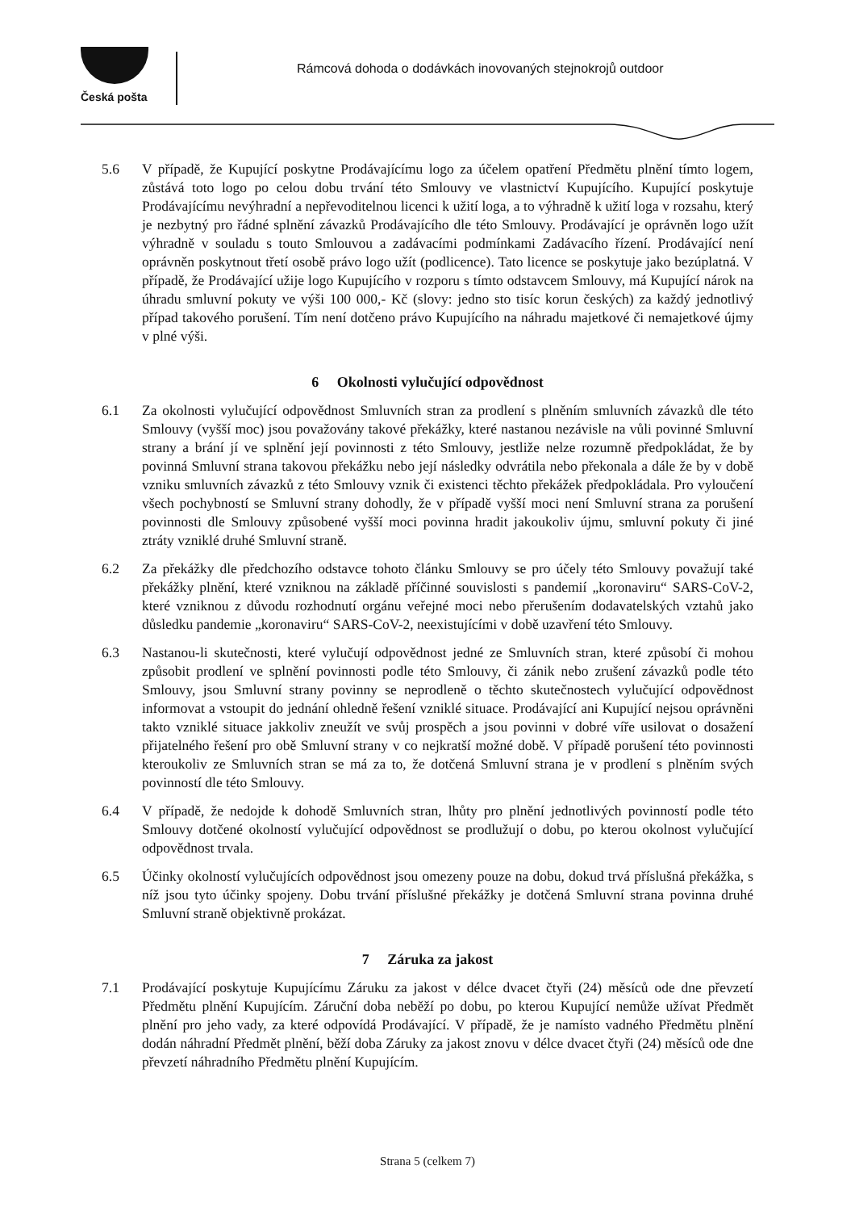Česká pošta
Rámcová dohoda o dodávkách inovovaných stejnokrojů outdoor
5.6 V případě, že Kupující poskytne Prodávajícímu logo za účelem opatření Předmětu plnění tímto logem, zůstává toto logo po celou dobu trvání této Smlouvy ve vlastnictví Kupujícího. Kupující poskytuje Prodávajícímu nevýhradní a nepřevoditelnou licenci k užití loga, a to výhradně k užití loga v rozsahu, který je nezbytný pro řádné splnění závazků Prodávajícího dle této Smlouvy. Prodávající je oprávněn logo užít výhradně v souladu s touto Smlouvou a zadávacími podmínkami Zadávacího řízení. Prodávající není oprávněn poskytnout třetí osobě právo logo užít (podlicence). Tato licence se poskytuje jako bezúplatná. V případě, že Prodávající užije logo Kupujícího v rozporu s tímto odstavcem Smlouvy, má Kupující nárok na úhradu smluvní pokuty ve výši 100 000,- Kč (slovy: jedno sto tisíc korun českých) za každý jednotlivý případ takového porušení. Tím není dotčeno právo Kupujícího na náhradu majetkové či nemajetkové újmy v plné výši.
6 Okolnosti vylučující odpovědnost
6.1 Za okolnosti vylučující odpovědnost Smluvních stran za prodlení s plněním smluvních závazků dle této Smlouvy (vyšší moc) jsou považovány takové překážky, které nastanou nezávisle na vůli povinné Smluvní strany a brání jí ve splnění její povinnosti z této Smlouvy, jestliže nelze rozumně předpokládat, že by povinná Smluvní strana takovou překážku nebo její následky odvrátila nebo překonala a dále že by v době vzniku smluvních závazků z této Smlouvy vznik či existenci těchto překážek předpokládala. Pro vyloučení všech pochybností se Smluvní strany dohodly, že v případě vyšší moci není Smluvní strana za porušení povinnosti dle Smlouvy způsobené vyšší moci povinna hradit jakoukoliv újmu, smluvní pokuty či jiné ztráty vzniklé druhé Smluvní straně.
6.2 Za překážky dle předchozího odstavce tohoto článku Smlouvy se pro účely této Smlouvy považují také překážky plnění, které vzniknou na základě příčinné souvislosti s pandemií „koronaviru“ SARS-CoV-2, které vzniknou z důvodu rozhodnutí orgánu veřejné moci nebo přerušením dodavatelských vztahů jako důsledku pandemie „koronaviru“ SARS-CoV-2, neexistujícími v době uzavření této Smlouvy.
6.3 Nastanou-li skutečnosti, které vylučují odpovědnost jedné ze Smluvních stran, které způsobí či mohou způsobit prodlení ve splnění povinnosti podle této Smlouvy, či zánik nebo zrušení závazků podle této Smlouvy, jsou Smluvní strany povinny se neprodleně o těchto skutečnostech vylučující odpovědnost informovat a vstoupit do jednání ohledně řešení vzniklé situace. Prodávající ani Kupující nejsou oprávněni takto vzniklé situace jakkoliv zneužít ve svůj prospěch a jsou povinni v dobré víře usilovat o dosažení přijatelného řešení pro obě Smluvní strany v co nejkratší možné době. V případě porušení této povinnosti kteroukoliv ze Smluvních stran se má za to, že dotčená Smluvní strana je v prodlení s plněním svých povinností dle této Smlouvy.
6.4 V případě, že nedojde k dohodě Smluvních stran, lhůty pro plnění jednotlivých povinností podle této Smlouvy dotčené okolností vylučující odpovědnost se prodlužují o dobu, po kterou okolnost vylučující odpovědnost trvala.
6.5 Účinky okolností vylučujících odpovědnost jsou omezeny pouze na dobu, dokud trvá příslušná překážka, s níž jsou tyto účinky spojeny. Dobu trvání příslušné překážky je dotčená Smluvní strana povinna druhé Smluvní straně objektivně prokázat.
7 Záruka za jakost
7.1 Prodávající poskytuje Kupujícímu Záruku za jakost v délce dvacet čtyři (24) měsíců ode dne převzetí Předmětu plnění Kupujícím. Záruční doba neběží po dobu, po kterou Kupující nemůže užívat Předmět plnění pro jeho vady, za které odpovídá Prodávající. V případě, že je namísto vadného Předmětu plnění dodán náhradní Předmět plnění, běží doba Záruky za jakost znovu v délce dvacet čtyři (24) měsíců ode dne převzetí náhradního Předmětu plnění Kupujícím.
Strana 5 (celkem 7)